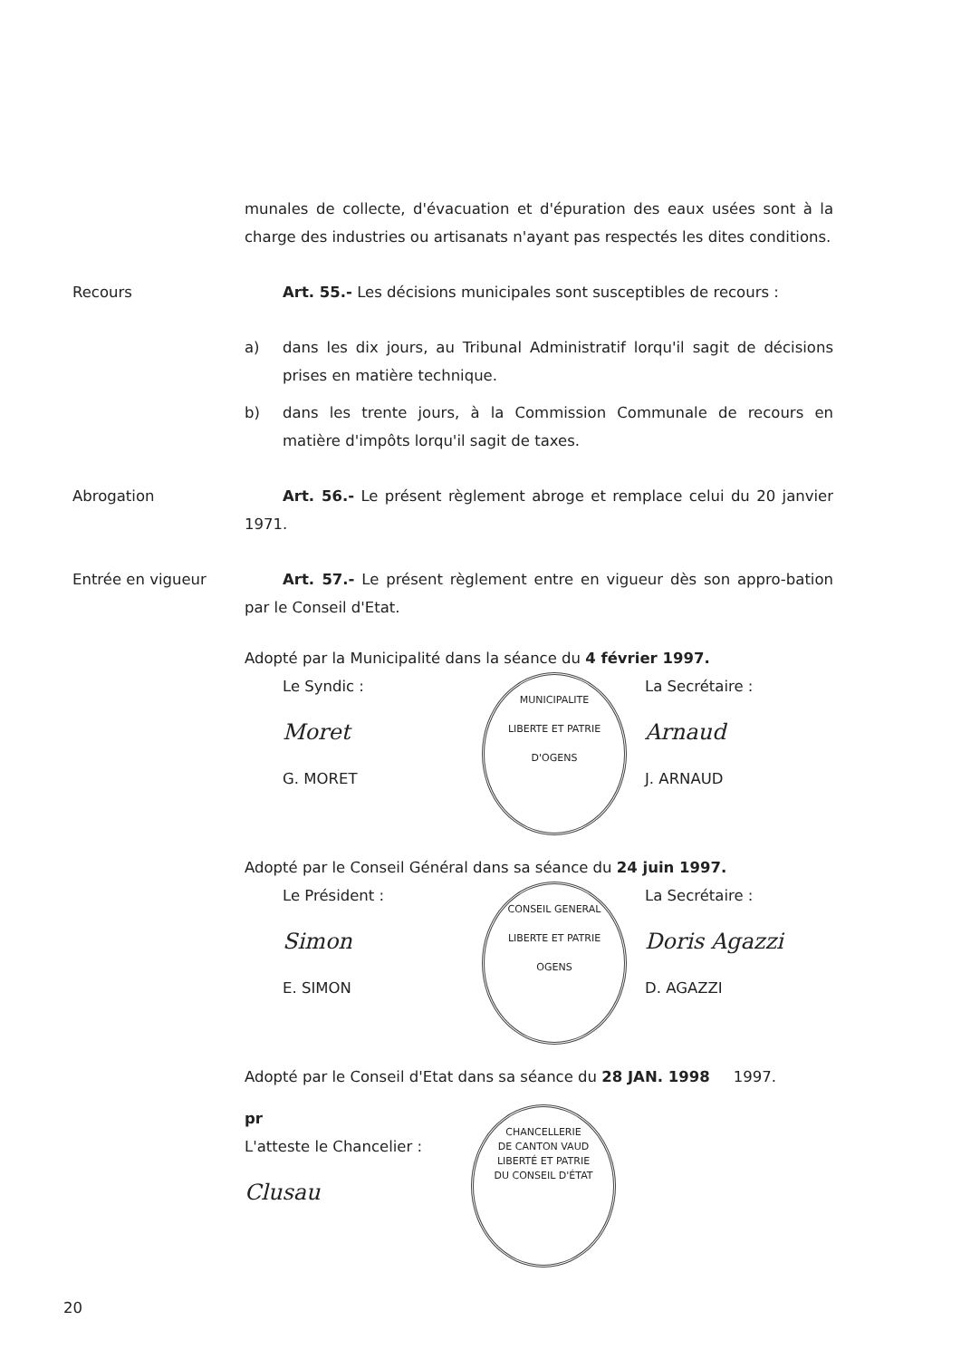munales de collecte, d'évacuation et d'épuration des eaux usées sont à la charge des industries ou artisanats n'ayant pas respectés les dites conditions.
Recours Art. 55.- Les décisions municipales sont susceptibles de recours :
a) dans les dix jours, au Tribunal Administratif lorqu'il sagit de décisions prises en matière technique.
b) dans les trente jours, à la Commission Communale de recours en matière d'impôts lorqu'il sagit de taxes.
Abrogation Art. 56.- Le présent règlement abroge et remplace celui du 20 janvier 1971.
Entrée en vigueur Art. 57.- Le présent règlement entre en vigueur dès son appro-bation par le Conseil d'Etat.
Adopté par la Municipalité dans la séance du 4 février 1997.
Le Syndic :
Moret
G. MORET
MUNICIPALITE
LIBERTE ET PATRIE
D'OGENS
La Secrétaire :
Arnaud
J. ARNAUD
Adopté par le Conseil Général dans sa séance du 24 juin 1997.
Le Président :
Simon
E. SIMON
CONSEIL GENERAL
LIBERTE ET PATRIE
OGENS
La Secrétaire :
Doris Agazzi
D. AGAZZI
Adopté par le Conseil d'Etat dans sa séance du 28 JAN. 1998 1997.
pr
L'atteste le Chancelier :
Clusau
CHANCELLERIE
DE CANTON VAUD
LIBERTÉ ET PATRIE
DU CONSEIL D'ÉTAT
20